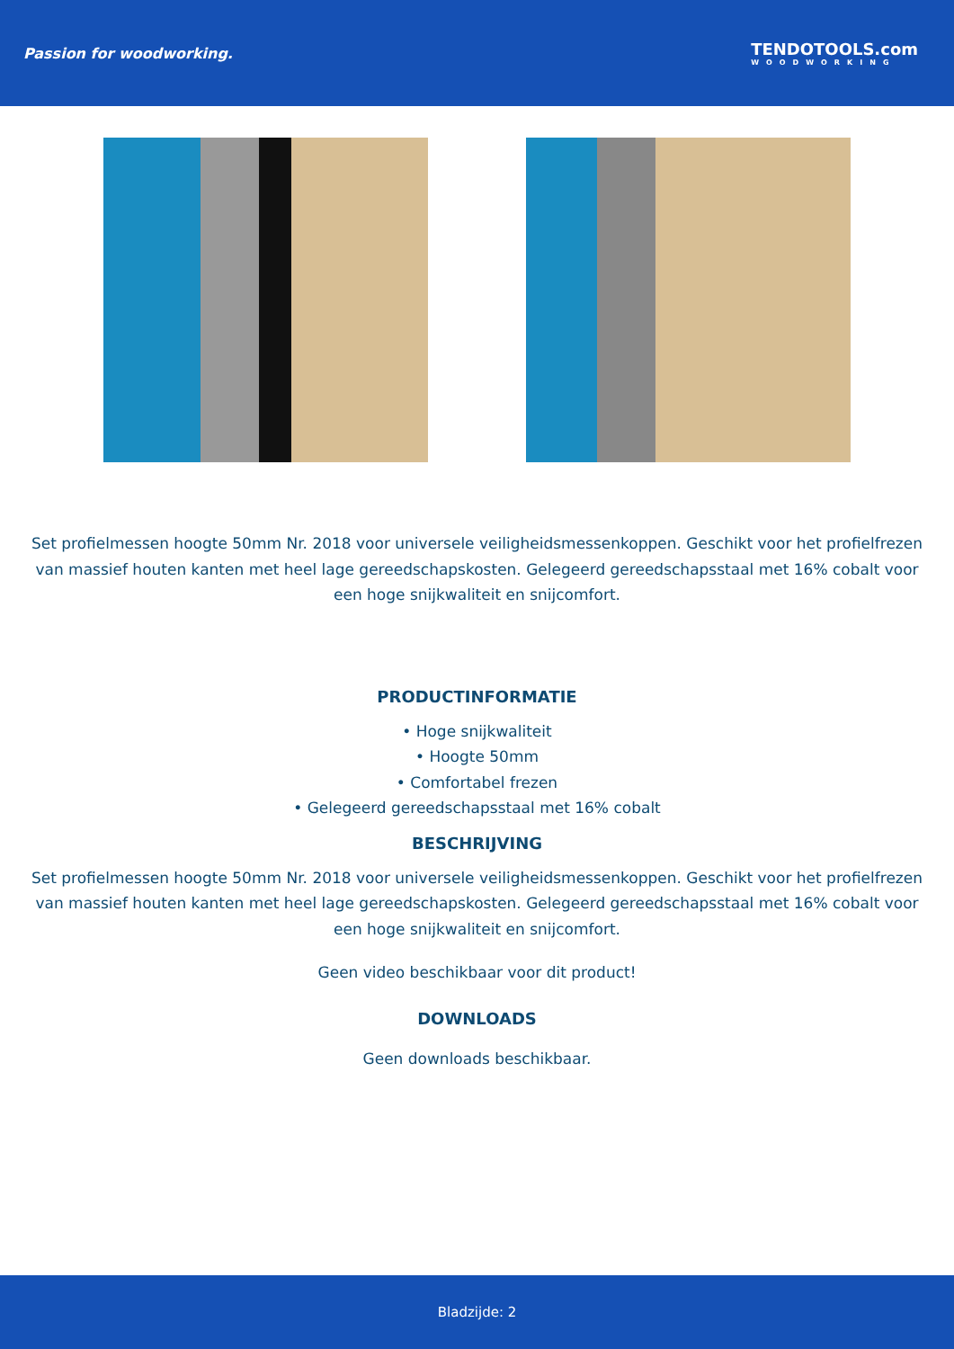Passion for woodworking. TENDOTOOLS.com
WOODWORKING
Set profielmessen hoogte 50mm Nr. 2018 voor universele veiligheidsmessenkoppen. Geschikt voor het profielfrezen van massief houten kanten met heel lage gereedschapskosten. Gelegeerd gereedschapsstaal met 16% cobalt voor een hoge snijkwaliteit en snijcomfort.
PRODUCTINFORMATIE
• Hoge snijkwaliteit
• Hoogte 50mm
• Comfortabel frezen
• Gelegeerd gereedschapsstaal met 16% cobalt
BESCHRIJVING
Set profielmessen hoogte 50mm Nr. 2018 voor universele veiligheidsmessenkoppen. Geschikt voor het profielfrezen van massief houten kanten met heel lage gereedschapskosten. Gelegeerd gereedschapsstaal met 16% cobalt voor een hoge snijkwaliteit en snijcomfort.
Geen video beschikbaar voor dit product!
DOWNLOADS
Geen downloads beschikbaar.
Bladzijde: 2